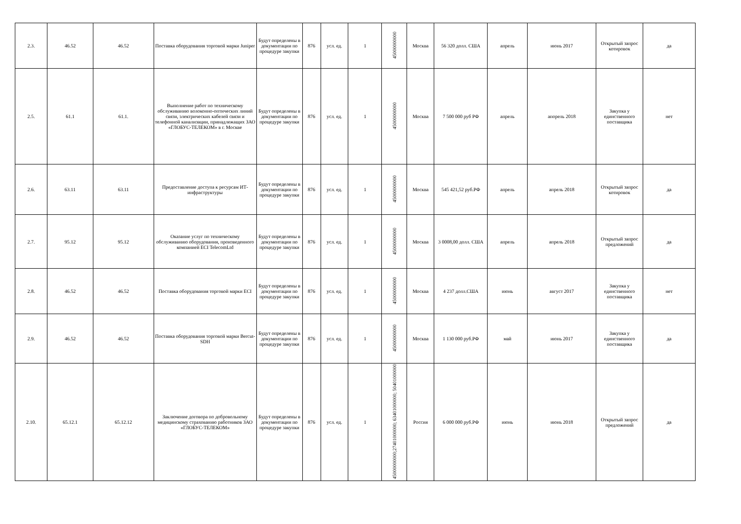| 2.3. | 46.52 | 46.52 | Поставка оборудования торговой марки Juniper | Будут определены в документации по процедуре закупки | 876 | усл. ед. | 1 | 45000000000 | Москва | 56 320 долл. США | апрель | июнь 2017 | Открытый запрос котировок | да |
| 2.5. | 61.1 | 61.1. | Выполнение работ по техническому обслуживанию волоконно-оптических линий связи, электрических кабелей связи и телефонной канализации, принадлежащих ЗАО «ГЛОБУС-ТЕЛЕКОМ» в г. Москве | Будут определены в документации по процедуре закупки | 876 | усл. ед. | 1 | 45000000000 | Москва | 7 500 000 руб РФ | апрель | апорель 2018 | Закупка у единственного поставщика | нет |
| 2.6. | 63.11 | 63.11 | Предоставление доступа к ресурсам ИТ-инфраструктуры | Будут определены в документации по процедуре закупки | 876 | усл. ед. | 1 | 45000000000 | Москва | 545 421,52 руб.РФ | апрель | апрель 2018 | Открытый запрос котировок | да |
| 2.7. | 95.12 | 95.12 | Оказание услуг по техническому обслуживанию оборудования, произведенного компанией ECI TelecomLtd | Будут определены в документации по процедуре закупки | 876 | усл. ед. | 1 | 45000000000 | Москва | 3 0008,00 долл. США | апрель | апрель 2018 | Открытый запрос предложений | да |
| 2.8. | 46.52 | 46.52 | Поставка оборудования торговой марки ECI | Будут определены в документации по процедуре закупки | 876 | усл. ед. | 1 | 45000000000 | Москва | 4 237 долл.США | июнь | август 2017 | Закупка у единственного поставщика | нет |
| 2.9. | 46.52 | 46.52 | Поставка оборудования торговой марки Bercut-SDH | Будут определены в документации по процедуре закупки | 876 | усл. ед. | 1 | 45000000000 | Москва | 1 130 000 руб.РФ | май | июнь 2017 | Закупка у единственного поставщика | да |
| 2.10. | 65.12.1 | 65.12.12 | Заключение договора по добровольному медицинскому страхованию работников ЗАО «ГЛОБУС-ТЕЛЕКОМ» | Будут определены в документации по процедуре закупки | 876 | усл. ед. | 1 | 45000000000;27401000000; 63401000000; 50401000000 | Россия | 6 000 000 руб.РФ | июнь | июнь 2018 | Открытый запрос предложений | да |